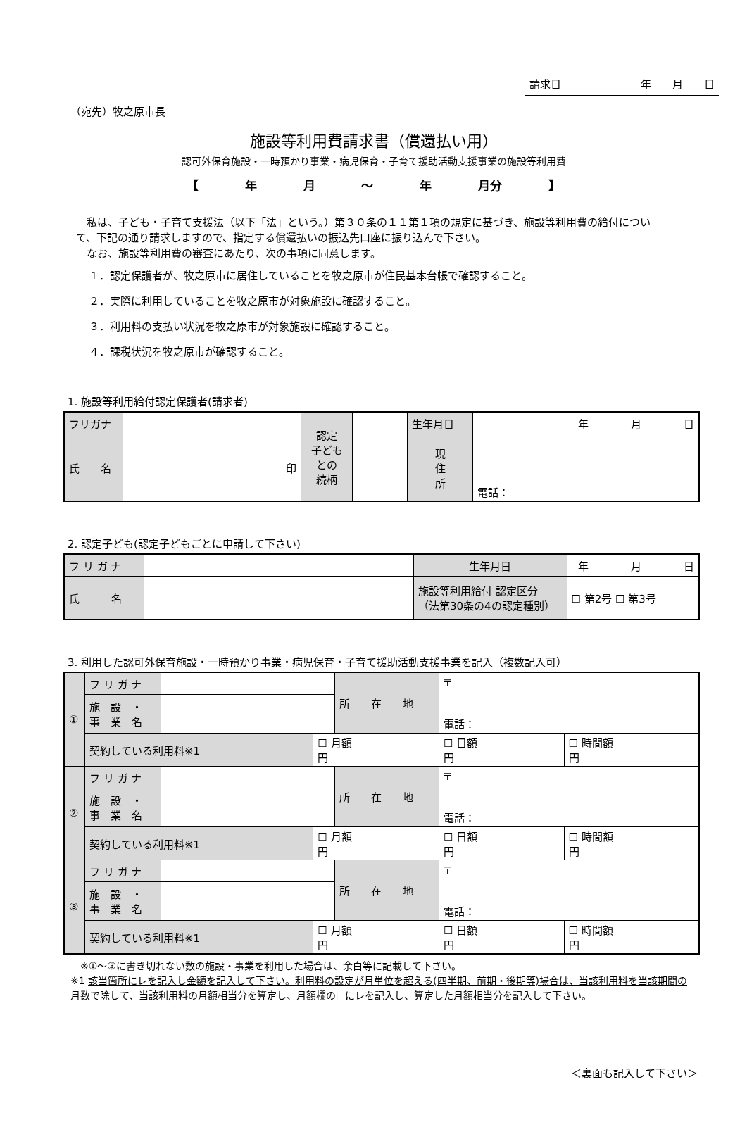請求日 年　　月　　日
（宛先）牧之原市長
施設等利用費請求書（償還払い用）
認可外保育施設・一時預かり事業・病児保育・子育て援助活動支援事業の施設等利用費
【 年 月 ～ 年 月分 】
　私は、子ども・子育て支援法（以下「法」という。）第３０条の１１第１項の規定に基づき、施設等利用費の給付について、下記の通り請求しますので、指定する償還払いの振込先口座に振り込んで下さい。
　なお、施設等利用費の審査にあたり、次の事項に同意します。
１．認定保護者が、牧之原市に居住していることを牧之原市が住民基本台帳で確認すること。
２．実際に利用していることを牧之原市が対象施設に確認すること。
３．利用料の支払い状況を牧之原市が対象施設に確認すること。
４．課税状況を牧之原市が確認すること。
1. 施設等利用給付認定保護者(請求者)
| フリガナ | | 認定 子ども との 続柄 | | 生年月日 | 年 月 日 |
| 氏 名 | 印 | | | 現 住 所 | 電話： |
2. 認定子ども(認定子どもごとに申請して下さい)
| フ リ ガ ナ | | 生年月日 | 年 月 日 | |
| 氏 名 | | 施設等利用給付 認定区分 （法第30条の4の認定種別） | | ☐ 第2号 ☐ 第3号 |
3. 利用した認可外保育施設・一時預かり事業・病児保育・子育て援助活動支援事業を記入（複数記入可）
| ① | フ リ ガ ナ | | | 所 在 地 | 〒 電話： | |
| | 施 設 ・ 事 業 名 | | | | | |
| | 契約している利用料※1 | | ☐ 月額 円 | | ☐ 日額 円 | ☐ 時間額 円 |
| ② | フ リ ガ ナ | | | 所 在 地 | 〒 電話： | |
| | 施 設 ・ 事 業 名 | | | | | |
| | 契約している利用料※1 | | ☐ 月額 円 | | ☐ 日額 円 | ☐ 時間額 円 |
| ③ | フ リ ガ ナ | | | 所 在 地 | 〒 電話： | |
| | 施 設 ・ 事 業 名 | | | | | |
| | 契約している利用料※1 | | ☐ 月額 円 | | ☐ 日額 円 | ☐ 時間額 円 |
　※①～③に書き切れない数の施設・事業を利用した場合は、余白等に記載して下さい。
※1 該当箇所にレを記入し金額を記入して下さい。利用料の設定が月単位を超える(四半期、前期・後期等)場合は、当該利用料を当該期間の月数で除して、当該利用料の月額相当分を算定し、月額欄の□にレを記入し、算定した月額相当分を記入して下さい。
＜裏面も記入して下さい＞